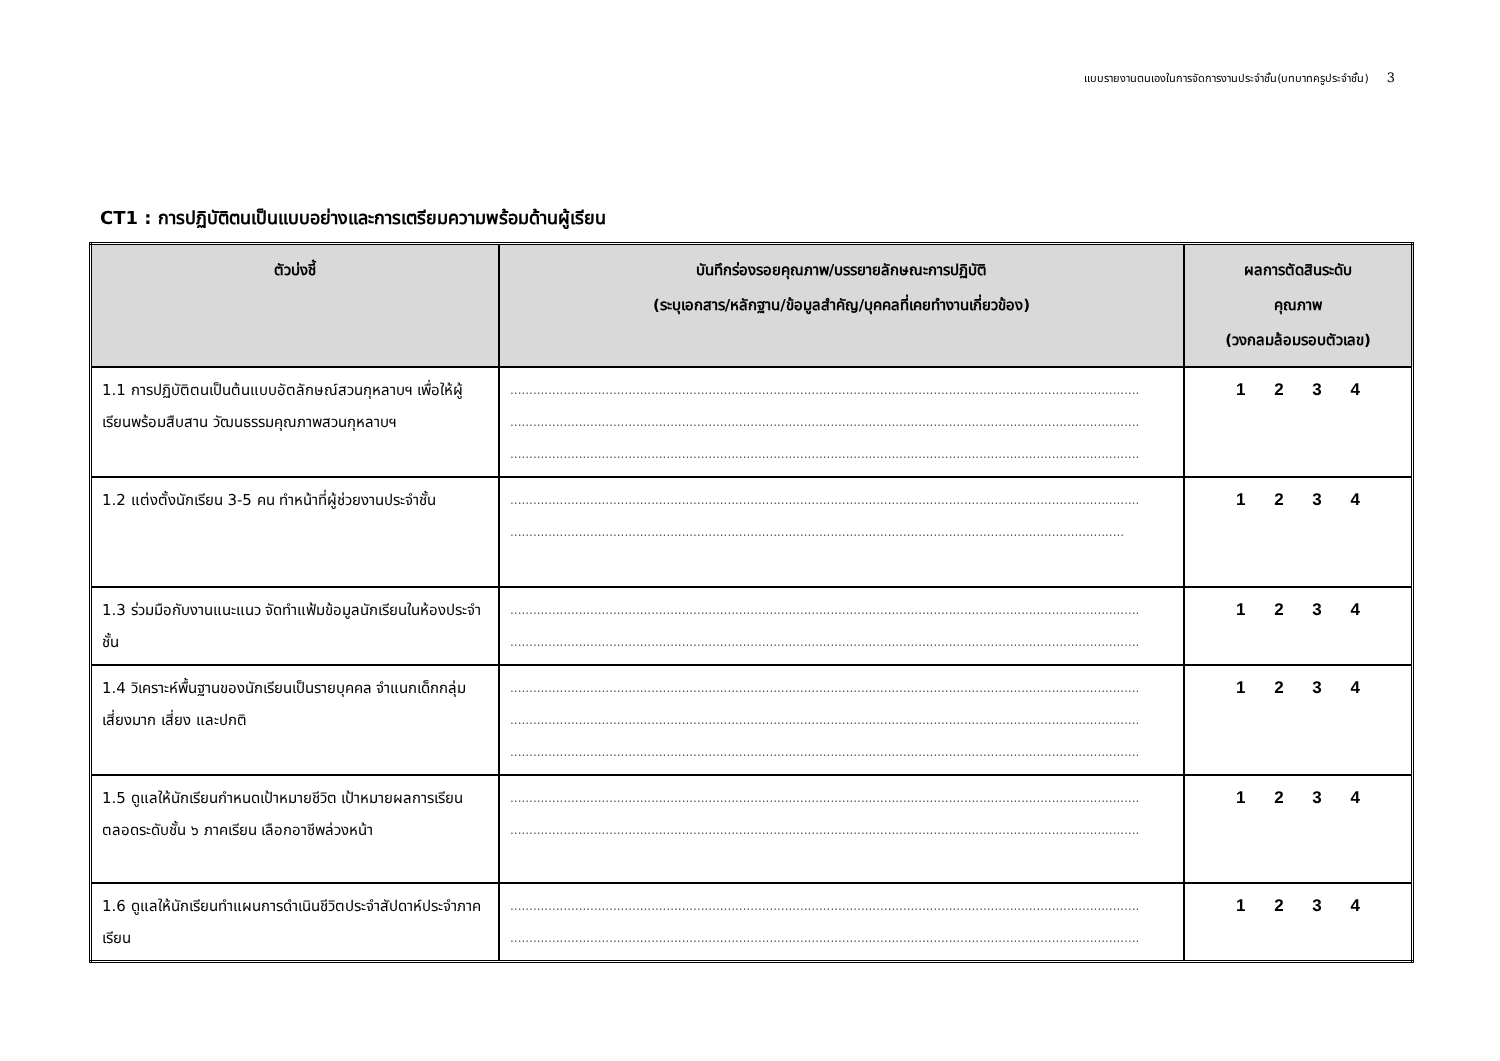แบบรายงานตนเองในการจัดการงานประจำชั้น(บทบาทครูประจำชั้น) 3
CT1 : การปฏิบัติตนเป็นแบบอย่างและการเตรียมความพร้อมด้านผู้เรียน
| ตัวบ่งชี้ | บันทึกร่องรอยคุณภาพ/บรรยายลักษณะการปฏิบัติ (ระบุเอกสาร/หลักฐาน/ข้อมูลสำคัญ/บุคคลที่เคยทำงานเกี่ยวข้อง) | ผลการตัดสินระดับ คุณภาพ (วงกลมล้อมรอบตัวเลข) |
| --- | --- | --- |
| 1.1 การปฏิบัติตนเป็นต้นแบบอัตลักษณ์สวนกุหลาบฯ เพื่อให้ผู้เรียนพร้อมสืบสาน วัฒนธรรมคุณภาพสวนกุหลาบฯ | ..................................................................................................................................................................... ..................................................................................................................................................................... ..................................................................................................................................................................... | 1 2 3 4 |
| 1.2 แต่งตั้งนักเรียน 3-5 คน ทำหน้าที่ผู้ช่วยงานประจำชั้น | ..................................................................................................................................................................... ................................................................................................................................................................. | 1 2 3 4 |
| 1.3 ร่วมมือกับงานแนะแนว จัดทำแฟ้มข้อมูลนักเรียนในห้องประจำชั้น | ..................................................................................................................................................................... ..................................................................................................................................................................... | 1 2 3 4 |
| 1.4 วิเคราะห์พื้นฐานของนักเรียนเป็นรายบุคคล จำแนกเด็กกลุ่มเสี่ยงมาก เสี่ยง และปกติ | ..................................................................................................................................................................... ..................................................................................................................................................................... ..................................................................................................................................................................... | 1 2 3 4 |
| 1.5 ดูแลให้นักเรียนกำหนดเป้าหมายชีวิต เป้าหมายผลการเรียนตลอดระดับชั้น ๖ ภาคเรียน เลือกอาชีพล่วงหน้า | ..................................................................................................................................................................... ..................................................................................................................................................................... | 1 2 3 4 |
| 1.6 ดูแลให้นักเรียนทำแผนการดำเนินชีวิตประจำสัปดาห์ประจำภาคเรียน | ..................................................................................................................................................................... ..................................................................................................................................................................... | 1 2 3 4 |